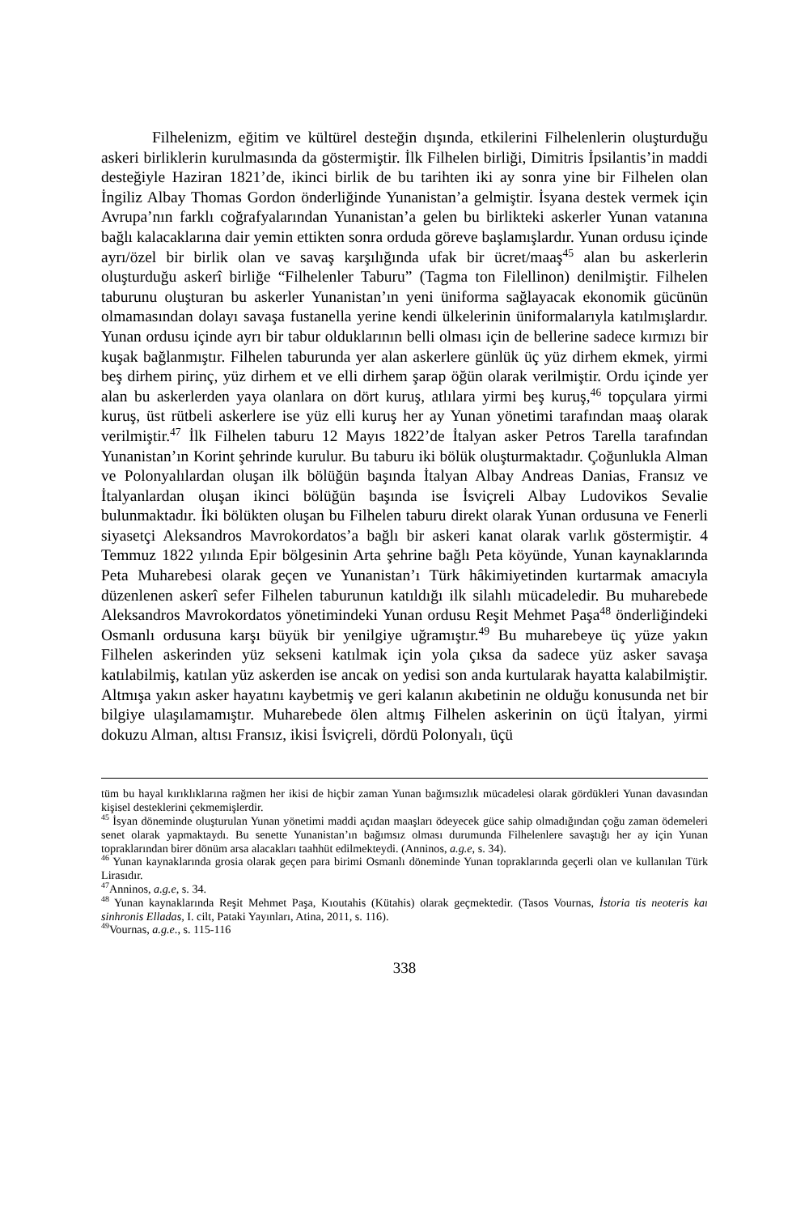Filhelenizm, eğitim ve kültürel desteğin dışında, etkilerini Filhelenlerin oluşturduğu askeri birliklerin kurulmasında da göstermiştir. İlk Filhelen birliği, Dimitris İpsilantis’in maddi desteğiyle Haziran 1821’de, ikinci birlik de bu tarihten iki ay sonra yine bir Filhelen olan İngiliz Albay Thomas Gordon önderliğinde Yunanistan’a gelmiştir. İsyana destek vermek için Avrupa’nın farklı coğrafyalarından Yunanistan’a gelen bu birlikteki askerler Yunan vatanına bağlı kalacaklarına dair yemin ettikten sonra orduda göreve başlamışlardır. Yunan ordusu içinde ayrı/özel bir birlik olan ve savaş karşılığında ufak bir ücret/maaş<sup>45</sup> alan bu askerlerin oluşturduğu askerî birliğe “Filhelenler Taburu” (Tagma ton Filellinon) denilmiştir. Filhelen taburunu oluşturan bu askerler Yunanistan’ın yeni üniforma sağlayacak ekonomik gücünün olmamasından dolayı savaşa fustanella yerine kendi ülkelerinin üniformalarıyla katılmışlardır. Yunan ordusu içinde ayrı bir tabur olduklarının belli olması için de bellerine sadece kırmızı bir kuşak bağlanmıştır. Filhelen taburunda yer alan askerlere günlük üç yüz dirhem ekmek, yirmi beş dirhem pirinç, yüz dirhem et ve elli dirhem şarap öğün olarak verilmiştir. Ordu içinde yer alan bu askerlerden yaya olanlara on dört kuruş, atlılara yirmi beş kuruş,<sup>46</sup> topçulara yirmi kuruş, üst rütbeli askerlere ise yüz elli kuruş her ay Yunan yönetimi tarafından maaş olarak verilmiştir.<sup>47</sup> İlk Filhelen taburu 12 Mayıs 1822’de İtalyan asker Petros Tarella tarafından Yunanistan’ın Korint şehrinde kurulur. Bu taburu iki bölük oluşturmaktadır. Çoğunlukla Alman ve Polonyalılardan oluşan ilk bölüğün başında İtalyan Albay Andreas Danias, Fransız ve İtalyanlardan oluşan ikinci bölüğün başında ise İsviçreli Albay Ludovikos Sevalie bulunmaktadır. İki bölükten oluşan bu Filhelen taburu direkt olarak Yunan ordusuna ve Fenerli siyasetçi Aleksandros Mavrokordatos’a bağlı bir askeri kanat olarak varlık göstermiştir. 4 Temmuz 1822 yılında Epir bölgesinin Arta şehrine bağlı Peta köyünde, Yunan kaynaklarında Peta Muharebesi olarak geçen ve Yunanistan’ı Türk hâkimiyetinden kurtarmak amacıyla düzenlenen askerî sefer Filhelen taburunun katıldığı ilk silahlı mücadeledir. Bu muharebede Aleksandros Mavrokordatos yönetimindeki Yunan ordusu Reşit Mehmet Paşa<sup>48</sup> önderliğindeki Osmanlı ordusuna karşı büyük bir yenilgiye uğramıştır.<sup>49</sup> Bu muharebeye üç yüze yakın Filhelen askerinden yüz sekseni katılmak için yola çıksa da sadece yüz asker savaşa katılabilmiş, katılan yüz askerden ise ancak on yedisi son anda kurtularak hayatta kalabilmiştir. Altmışa yakın asker hayatını kaybetmiş ve geri kalanın akıbetinin ne olduğu konusunda net bir bilgiye ulaşılamamıştır. Muharebede ölen altmış Filhelen askerinin on üçü İtalyan, yirmi dokuzu Alman, altısı Fransız, ikisi İsviçreli, dördü Polonyalı, üçü
tüm bu hayal kırıklıklarına rağmen her ikisi de hiçbir zaman Yunan bağımsızlık mücadelesi olarak gördükleri Yunan davasından kişisel desteklerini çekmemişlerdir.
<sup>45</sup> İsyan döneminde oluşturulan Yunan yönetimi maddi açıdan maaşları ödeyecek güce sahip olmadığından çoğu zaman ödemeleri senet olarak yapmaktaydı. Bu senette Yunanistan’ın bağımsız olması durumunda Filhelenlere savaştığı her ay için Yunan topraklarından birer dönüm arsa alacakları taahhüt edilmekteydi. (Anninos, a.g.e, s. 34).
<sup>46</sup> Yunan kaynaklarında grosia olarak geçen para birimi Osmanlı döneminde Yunan topraklarında geçerli olan ve kullanılan Türk Lirasıdır.
<sup>47</sup> Anninos, a.g.e, s. 34.
<sup>48</sup> Yunan kaynaklarında Reşit Mehmet Paşa, Kıoutahis (Kütahis) olarak geçmektedir. (Tasos Vournas, İstoria tis neoteris kaı sinhronis Elladas, I. cilt, Pataki Yayınları, Atina, 2011, s. 116).
<sup>49</sup> Vournas, a.g.e., s. 115-116
338